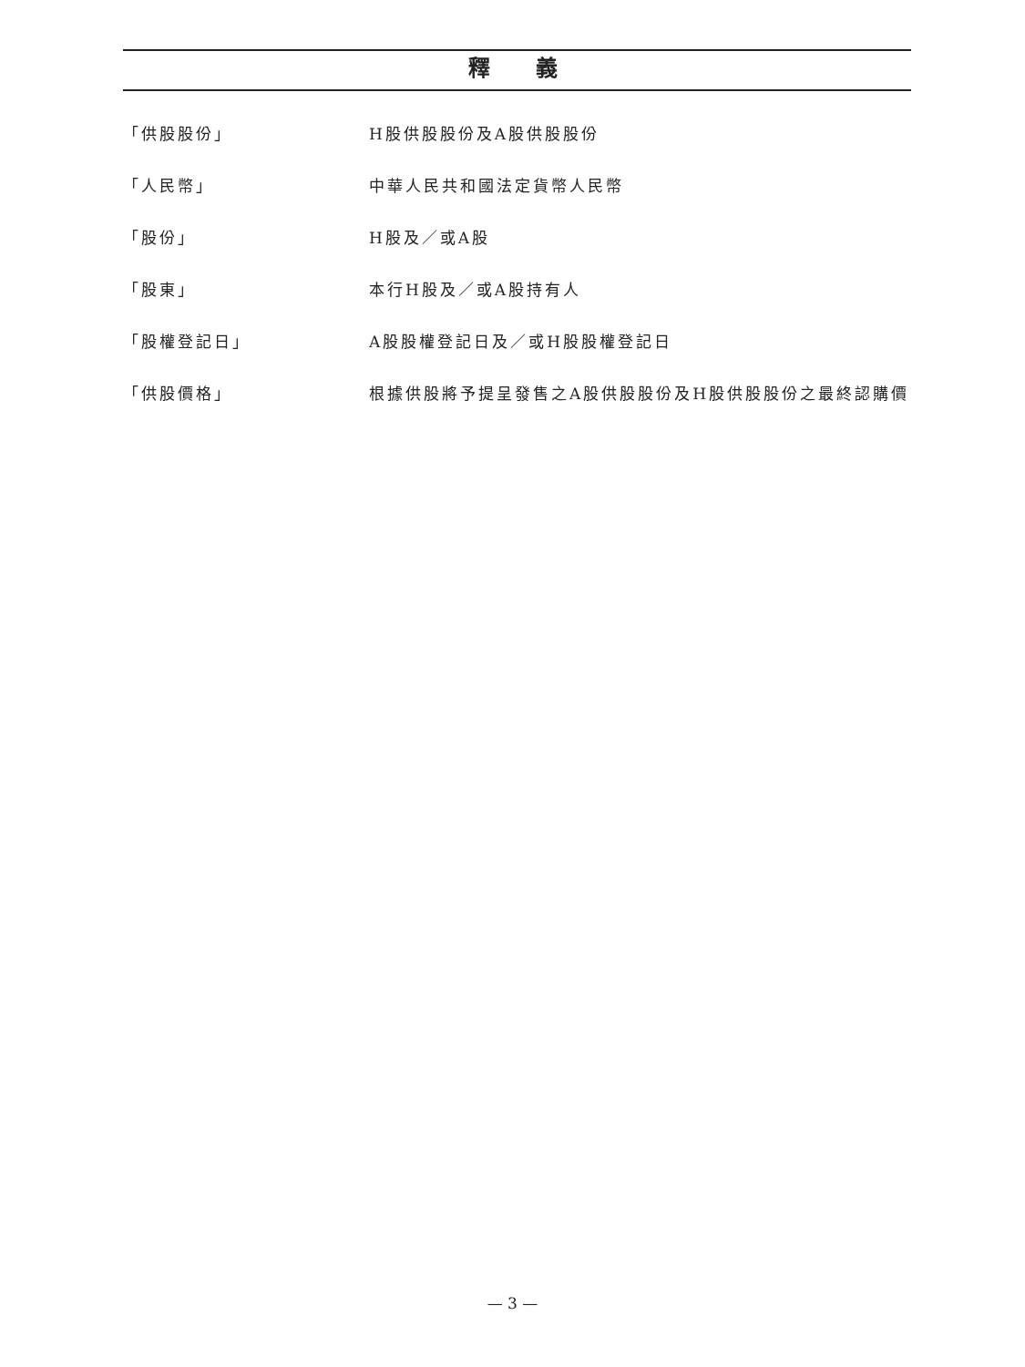釋義
「供股股份」 H股供股股份及A股供股股份
「人民幣」 中華人民共和國法定貨幣人民幣
「股份」 H股及／或A股
「股東」 本行H股及／或A股持有人
「股權登記日」 A股股權登記日及／或H股股權登記日
「供股價格」 根據供股將予提呈發售之A股供股股份及H股供股股份之最終認購價
— 3 —